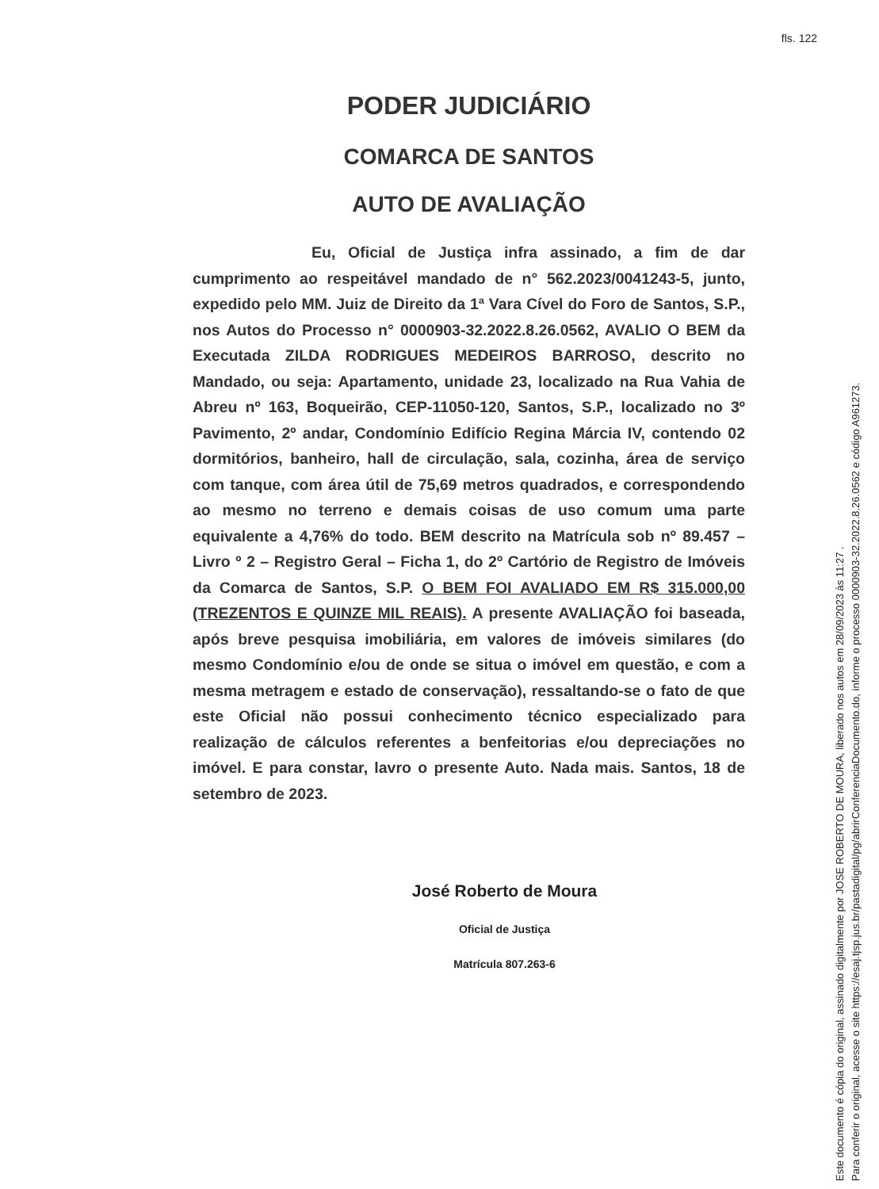fls. 122
PODER JUDICIÁRIO
COMARCA DE SANTOS
AUTO DE AVALIAÇÃO
Eu, Oficial de Justiça infra assinado, a fim de dar cumprimento ao respeitável mandado de n° 562.2023/0041243-5, junto, expedido pelo MM. Juiz de Direito da 1ª Vara Cível do Foro de Santos, S.P., nos Autos do Processo n° 0000903-32.2022.8.26.0562, AVALIO O BEM da Executada ZILDA RODRIGUES MEDEIROS BARROSO, descrito no Mandado, ou seja: Apartamento, unidade 23, localizado na Rua Vahia de Abreu nº 163, Boqueirão, CEP-11050-120, Santos, S.P., localizado no 3º Pavimento, 2º andar, Condomínio Edifício Regina Márcia IV, contendo 02 dormitórios, banheiro, hall de circulação, sala, cozinha, área de serviço com tanque, com área útil de 75,69 metros quadrados, e correspondendo ao mesmo no terreno e demais coisas de uso comum uma parte equivalente a 4,76% do todo. BEM descrito na Matrícula sob nº 89.457 – Livro º 2 – Registro Geral – Ficha 1, do 2º Cartório de Registro de Imóveis da Comarca de Santos, S.P. O BEM FOI AVALIADO EM R$ 315.000,00 (TREZENTOS E QUINZE MIL REAIS). A presente AVALIAÇÃO foi baseada, após breve pesquisa imobiliária, em valores de imóveis similares (do mesmo Condomínio e/ou de onde se situa o imóvel em questão, e com a mesma metragem e estado de conservação), ressaltando-se o fato de que este Oficial não possui conhecimento técnico especializado para realização de cálculos referentes a benfeitorias e/ou depreciações no imóvel. E para constar, lavro o presente Auto. Nada mais. Santos, 18 de setembro de 2023.
José Roberto de Moura
Oficial de Justiça
Matrícula 807.263-6
Este documento é cópia do original, assinado digitalmente por JOSE ROBERTO DE MOURA, liberado nos autos em 28/09/2023 às 11:27 .
Para conferir o original, acesse o site https://esaj.tjsp.jus.br/pastadigital/pg/abrirConferenciaDocumento.do, informe o processo 0000903-32.2022.8.26.0562 e código A961273.